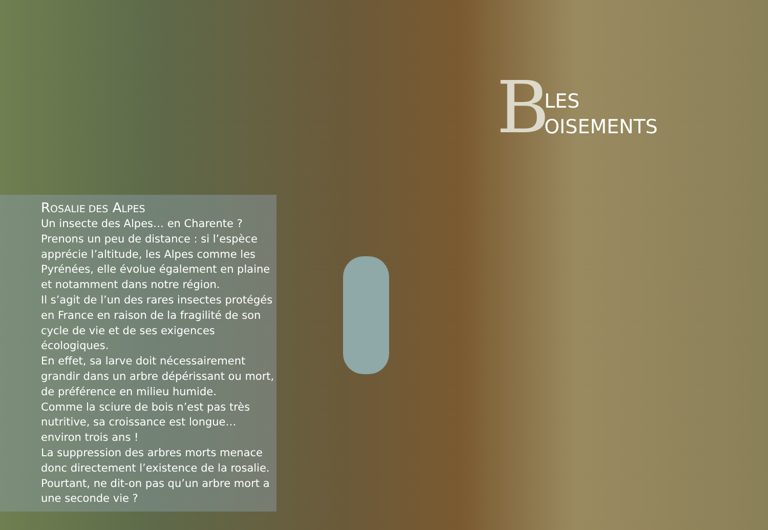B
LES
OISEMENTS
ROSALIE DES ALPES
Un insecte des Alpes… en Charente ?
Prenons un peu de distance : si l’espèce apprécie l’altitude, les Alpes comme les Pyrénées, elle évolue également en plaine et notamment dans notre région.
Il s’agit de l’un des rares insectes protégés en France en raison de la fragilité de son cycle de vie et de ses exigences écologiques.
En effet, sa larve doit nécessairement grandir dans un arbre dépérissant ou mort, de préférence en milieu humide.
Comme la sciure de bois n’est pas très nutritive, sa croissance est longue… environ trois ans !
La suppression des arbres morts menace donc directement l’existence de la rosalie.
Pourtant, ne dit-on pas qu’un arbre mort a une seconde vie ?